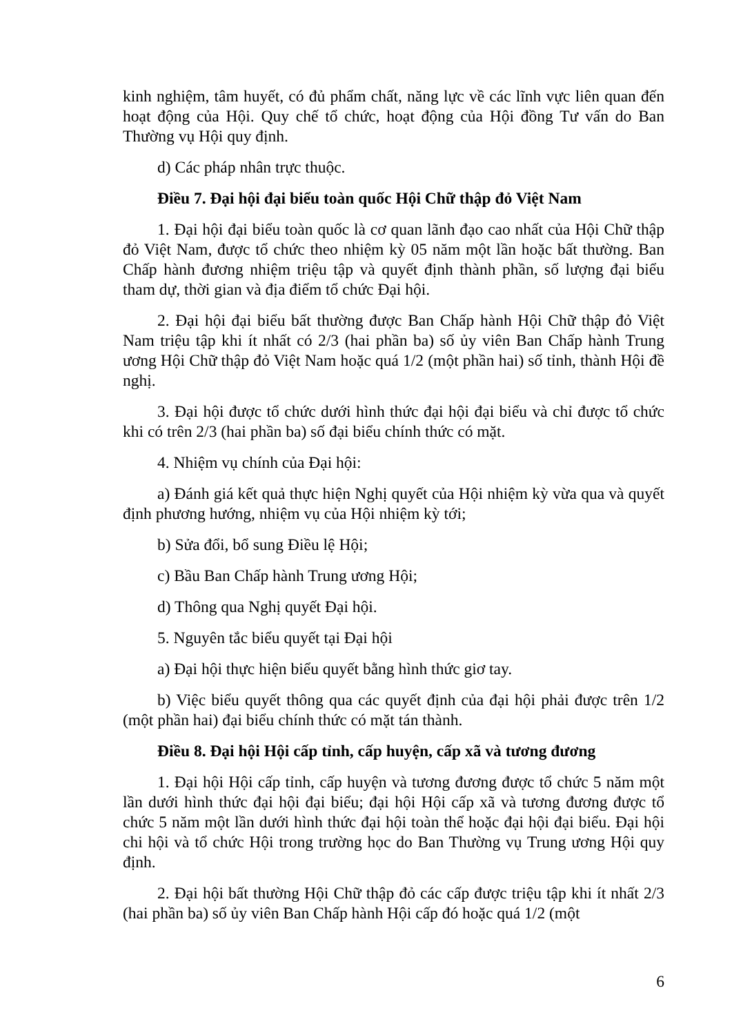kinh nghiệm, tâm huyết, có đủ phẩm chất, năng lực về các lĩnh vực liên quan đến hoạt động của Hội. Quy chế tổ chức, hoạt động của Hội đồng Tư vấn do Ban Thường vụ Hội quy định.
d) Các pháp nhân trực thuộc.
Điều 7. Đại hội đại biểu toàn quốc Hội Chữ thập đỏ Việt Nam
1. Đại hội đại biểu toàn quốc là cơ quan lãnh đạo cao nhất của Hội Chữ thập đỏ Việt Nam, được tổ chức theo nhiệm kỳ 05 năm một lần hoặc bất thường. Ban Chấp hành đương nhiệm triệu tập và quyết định thành phần, số lượng đại biểu tham dự, thời gian và địa điểm tổ chức Đại hội.
2. Đại hội đại biểu bất thường được Ban Chấp hành Hội Chữ thập đỏ Việt Nam triệu tập khi ít nhất có 2/3 (hai phần ba) số ủy viên Ban Chấp hành Trung ương Hội Chữ thập đỏ Việt Nam hoặc quá 1/2 (một phần hai) số tỉnh, thành Hội đề nghị.
3. Đại hội được tổ chức dưới hình thức đại hội đại biểu và chỉ được tổ chức khi có trên 2/3 (hai phần ba) số đại biểu chính thức có mặt.
4. Nhiệm vụ chính của Đại hội:
a) Đánh giá kết quả thực hiện Nghị quyết của Hội nhiệm kỳ vừa qua và quyết định phương hướng, nhiệm vụ của Hội nhiệm kỳ tới;
b) Sửa đổi, bổ sung Điều lệ Hội;
c) Bầu Ban Chấp hành Trung ương Hội;
d) Thông qua Nghị quyết Đại hội.
5. Nguyên tắc biểu quyết tại Đại hội
a) Đại hội thực hiện biểu quyết bằng hình thức giơ tay.
b) Việc biểu quyết thông qua các quyết định của đại hội phải được trên 1/2 (một phần hai) đại biểu chính thức có mặt tán thành.
Điều 8. Đại hội Hội cấp tỉnh, cấp huyện, cấp xã và tương đương
1. Đại hội Hội cấp tỉnh, cấp huyện và tương đương được tổ chức 5 năm một lần dưới hình thức đại hội đại biểu; đại hội Hội cấp xã và tương đương được tổ chức 5 năm một lần dưới hình thức đại hội toàn thể hoặc đại hội đại biểu. Đại hội chi hội và tổ chức Hội trong trường học do Ban Thường vụ Trung ương Hội quy định.
2. Đại hội bất thường Hội Chữ thập đỏ các cấp được triệu tập khi ít nhất 2/3 (hai phần ba) số ủy viên Ban Chấp hành Hội cấp đó hoặc quá 1/2 (một
6